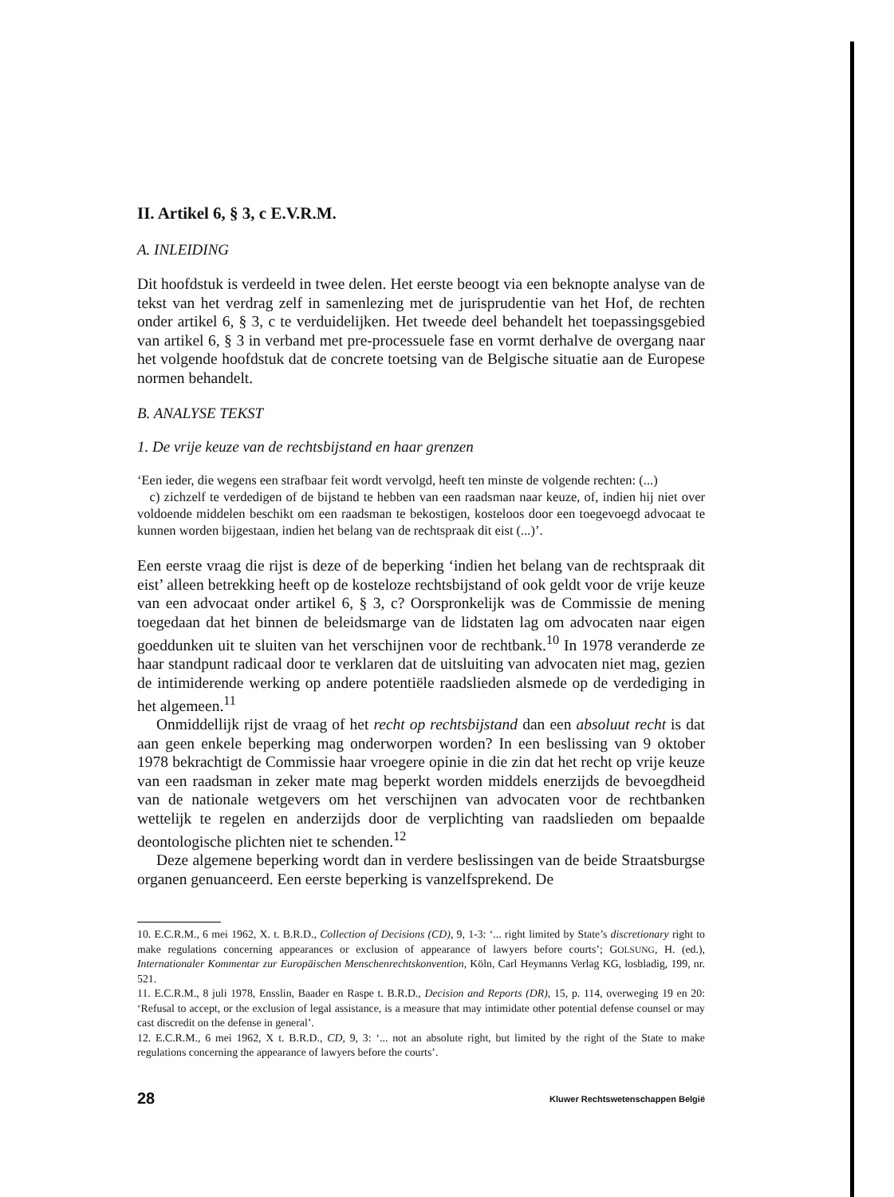II. Artikel 6, § 3, c E.V.R.M.
A. INLEIDING
Dit hoofdstuk is verdeeld in twee delen. Het eerste beoogt via een beknopte analyse van de tekst van het verdrag zelf in samenlezing met de jurisprudentie van het Hof, de rechten onder artikel 6, § 3, c te verduidelijken. Het tweede deel behandelt het toepassingsgebied van artikel 6, § 3 in verband met pre-processuele fase en vormt derhalve de overgang naar het volgende hoofdstuk dat de concrete toetsing van de Belgische situatie aan de Europese normen behandelt.
B. ANALYSE TEKST
1. De vrije keuze van de rechtsbijstand en haar grenzen
‘Een ieder, die wegens een strafbaar feit wordt vervolgd, heeft ten minste de volgende rechten: (...)
c) zichzelf te verdedigen of de bijstand te hebben van een raadsman naar keuze, of, indien hij niet over voldoende middelen beschikt om een raadsman te bekostigen, kosteloos door een toegevoegd advocaat te kunnen worden bijgestaan, indien het belang van de rechtspraak dit eist (...)’.
Een eerste vraag die rijst is deze of de beperking ‘indien het belang van de rechtspraak dit eist’ alleen betrekking heeft op de kosteloze rechtsbijstand of ook geldt voor de vrije keuze van een advocaat onder artikel 6, § 3, c? Oorspronkelijk was de Commissie de mening toegedaan dat het binnen de beleidsmarge van de lidstaten lag om advocaten naar eigen goeddunken uit te sluiten van het verschijnen voor de rechtbank.<sup>10</sup> In 1978 veranderde ze haar standpunt radicaal door te verklaren dat de uitsluiting van advocaten niet mag, gezien de intimiderende werking op andere potentiële raadslieden alsmede op de verdediging in het algemeen.<sup>11</sup>
Onmiddellijk rijst de vraag of het recht op rechtsbijstand dan een absoluut recht is dat aan geen enkele beperking mag onderworpen worden? In een beslissing van 9 oktober 1978 bekrachtigt de Commissie haar vroegere opinie in die zin dat het recht op vrije keuze van een raadsman in zeker mate mag beperkt worden middels enerzijds de bevoegdheid van de nationale wetgevers om het verschijnen van advocaten voor de rechtbanken wettelijk te regelen en anderzijds door de verplichting van raadslieden om bepaalde deontologische plichten niet te schenden.<sup>12</sup>
Deze algemene beperking wordt dan in verdere beslissingen van de beide Straatsburgse organen genuanceerd. Een eerste beperking is vanzelfsprekend. De
10. E.C.R.M., 6 mei 1962, X. t. B.R.D., Collection of Decisions (CD), 9, 1-3: ‘... right limited by State’s discretionary right to make regulations concerning appearances or exclusion of appearance of lawyers before courts’; GOLSUNG, H. (ed.), Internationaler Kommentar zur Europäischen Menschenrechtskonvention, Köln, Carl Heymanns Verlag KG, losbladig, 199, nr. 521.
11. E.C.R.M., 8 juli 1978, Ensslin, Baader en Raspe t. B.R.D., Decision and Reports (DR), 15, p. 114, overweging 19 en 20: ‘Refusal to accept, or the exclusion of legal assistance, is a measure that may intimidate other potential defense counsel or may cast discredit on the defense in general’.
12. E.C.R.M., 6 mei 1962, X t. B.R.D., CD, 9, 3: ‘... not an absolute right, but limited by the right of the State to make regulations concerning the appearance of lawyers before the courts’.
28 Kluwer Rechtswetenschappen België